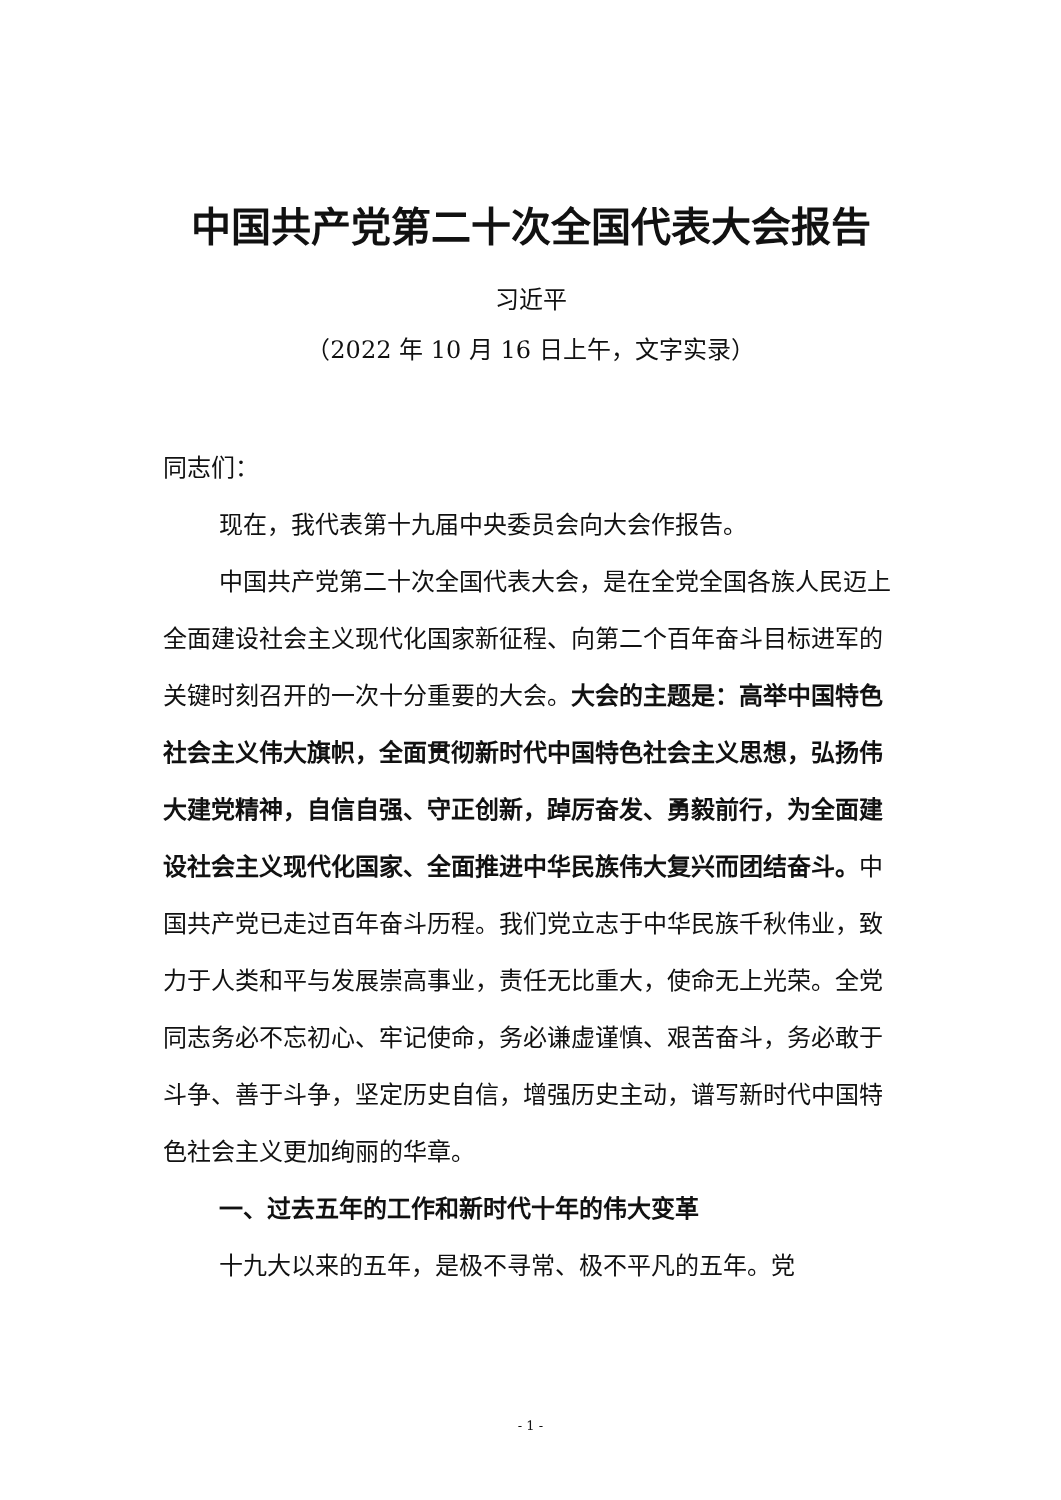中国共产党第二十次全国代表大会报告
习近平
（2022 年 10 月 16 日上午，文字实录）
同志们：
现在，我代表第十九届中央委员会向大会作报告。
中国共产党第二十次全国代表大会，是在全党全国各族人民迈上全面建设社会主义现代化国家新征程、向第二个百年奋斗目标进军的关键时刻召开的一次十分重要的大会。大会的主题是：高举中国特色社会主义伟大旗帜，全面贯彻新时代中国特色社会主义思想，弘扬伟大建党精神，自信自强、守正创新，踔厉奋发、勇毅前行，为全面建设社会主义现代化国家、全面推进中华民族伟大复兴而团结奋斗。中国共产党已走过百年奋斗历程。我们党立志于中华民族千秋伟业，致力于人类和平与发展崇高事业，责任无比重大，使命无上光荣。全党同志务必不忘初心、牢记使命，务必谦虚谨慎、艰苦奋斗，务必敢于斗争、善于斗争，坚定历史自信，增强历史主动，谱写新时代中国特色社会主义更加绚丽的华章。
一、过去五年的工作和新时代十年的伟大变革
十九大以来的五年，是极不寻常、极不平凡的五年。党
- 1 -